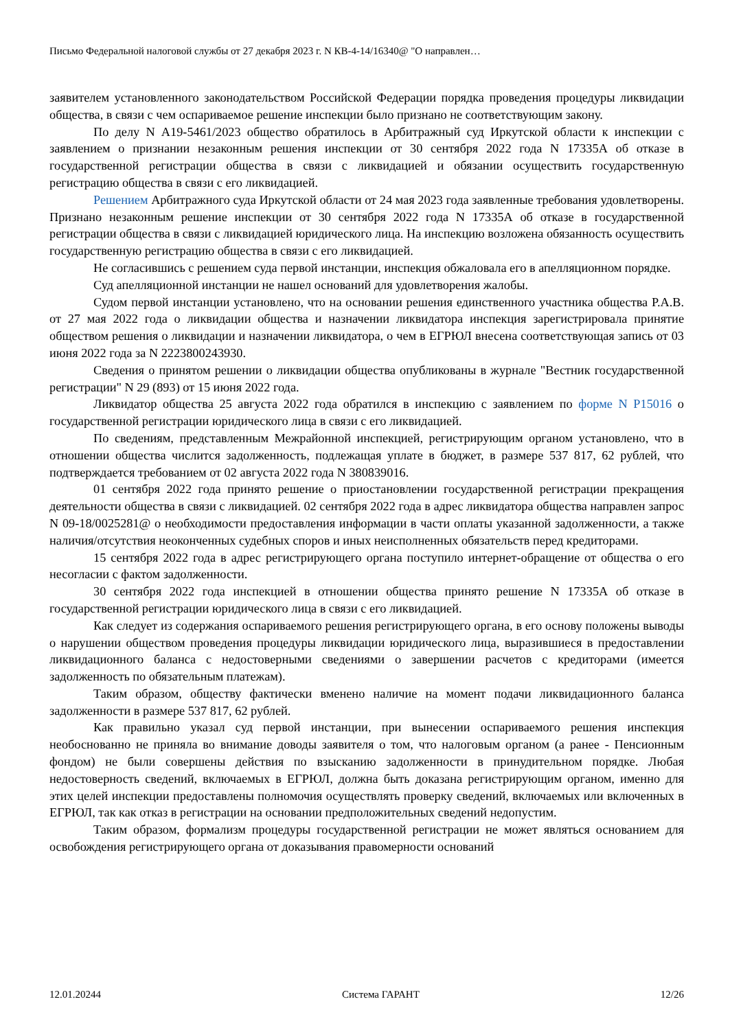Письмо Федеральной налоговой службы от 27 декабря 2023 г. N КВ-4-14/16340@ "О направлен…
заявителем установленного законодательством Российской Федерации порядка проведения процедуры ликвидации общества, в связи с чем оспариваемое решение инспекции было признано не соответствующим закону.
По делу N А19-5461/2023 общество обратилось в Арбитражный суд Иркутской области к инспекции с заявлением о признании незаконным решения инспекции от 30 сентября 2022 года N 17335А об отказе в государственной регистрации общества в связи с ликвидацией и обязании осуществить государственную регистрацию общества в связи с его ликвидацией.
Решением Арбитражного суда Иркутской области от 24 мая 2023 года заявленные требования удовлетворены. Признано незаконным решение инспекции от 30 сентября 2022 года N 17335А об отказе в государственной регистрации общества в связи с ликвидацией юридического лица. На инспекцию возложена обязанность осуществить государственную регистрацию общества в связи с его ликвидацией.
Не согласившись с решением суда первой инстанции, инспекция обжаловала его в апелляционном порядке.
Суд апелляционной инстанции не нашел оснований для удовлетворения жалобы.
Судом первой инстанции установлено, что на основании решения единственного участника общества Р.А.В. от 27 мая 2022 года о ликвидации общества и назначении ликвидатора инспекция зарегистрировала принятие обществом решения о ликвидации и назначении ликвидатора, о чем в ЕГРЮЛ внесена соответствующая запись от 03 июня 2022 года за N 2223800243930.
Сведения о принятом решении о ликвидации общества опубликованы в журнале "Вестник государственной регистрации" N 29 (893) от 15 июня 2022 года.
Ликвидатор общества 25 августа 2022 года обратился в инспекцию с заявлением по форме N Р15016 о государственной регистрации юридического лица в связи с его ликвидацией.
По сведениям, представленным Межрайонной инспекцией, регистрирующим органом установлено, что в отношении общества числится задолженность, подлежащая уплате в бюджет, в размере 537 817, 62 рублей, что подтверждается требованием от 02 августа 2022 года N 380839016.
01 сентября 2022 года принято решение о приостановлении государственной регистрации прекращения деятельности общества в связи с ликвидацией. 02 сентября 2022 года в адрес ликвидатора общества направлен запрос N 09-18/0025281@ о необходимости предоставления информации в части оплаты указанной задолженности, а также наличия/отсутствия неоконченных судебных споров и иных неисполненных обязательств перед кредиторами.
15 сентября 2022 года в адрес регистрирующего органа поступило интернет-обращение от общества о его несогласии с фактом задолженности.
30 сентября 2022 года инспекцией в отношении общества принято решение N 17335А об отказе в государственной регистрации юридического лица в связи с его ликвидацией.
Как следует из содержания оспариваемого решения регистрирующего органа, в его основу положены выводы о нарушении обществом проведения процедуры ликвидации юридического лица, выразившиеся в предоставлении ликвидационного баланса с недостоверными сведениями о завершении расчетов с кредиторами (имеется задолженность по обязательным платежам).
Таким образом, обществу фактически вменено наличие на момент подачи ликвидационного баланса задолженности в размере 537 817, 62 рублей.
Как правильно указал суд первой инстанции, при вынесении оспариваемого решения инспекция необоснованно не приняла во внимание доводы заявителя о том, что налоговым органом (а ранее - Пенсионным фондом) не были совершены действия по взысканию задолженности в принудительном порядке. Любая недостоверность сведений, включаемых в ЕГРЮЛ, должна быть доказана регистрирующим органом, именно для этих целей инспекции предоставлены полномочия осуществлять проверку сведений, включаемых или включенных в ЕГРЮЛ, так как отказ в регистрации на основании предположительных сведений недопустим.
Таким образом, формализм процедуры государственной регистрации не может являться основанием для освобождения регистрирующего органа от доказывания правомерности оснований
12.01.20244 Система ГАРАНТ 12/26